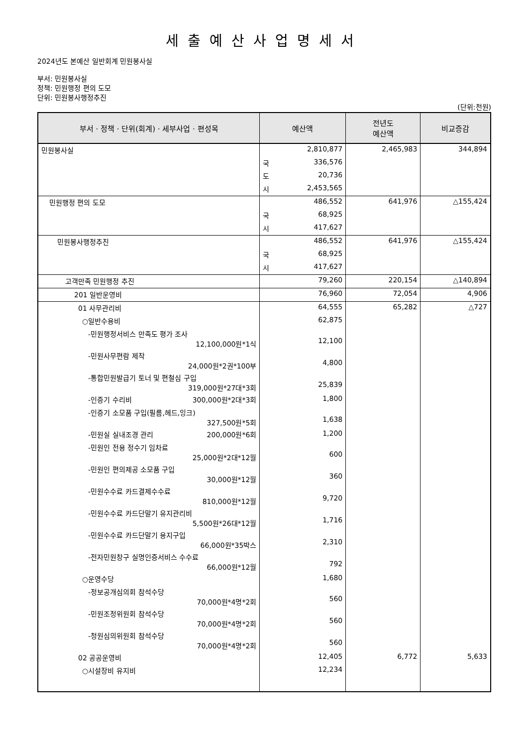세출예산사업명세서
2024년도 본예산 일반회계 민원봉사실
부서: 민원봉사실
정책: 민원행정 편의 도모
단위: 민원봉사행정추진
(단위:천원)
| 부서 · 정책 · 단위(회계) · 세부사업 · 편성목 | 예산액 | 전년도 예산액 | 비교증감 |
| --- | --- | --- | --- |
| 민원봉사실 | 2,810,877 | 2,465,983 | 344,894 |
| | 국 336,576 | | |
| | 도 20,736 | | |
| | 시 2,453,565 | | |
| 민원행정 편의 도모 | 486,552 | 641,976 | △155,424 |
| | 국 68,925 | | |
| | 시 417,627 | | |
| 민원봉사행정추진 | 486,552 | 641,976 | △155,424 |
| | 국 68,925 | | |
| | 시 417,627 | | |
| 고객만족 민원행정 추진 | 79,260 | 220,154 | △140,894 |
| 201 일반운영비 | 76,960 | 72,054 | 4,906 |
| 01 사무관리비 | 64,555 | 65,282 | △727 |
| ○일반수용비 | 62,875 | | |
| -민원행정서비스 만족도 평가 조사 12,100,000원*1식 | 12,100 | | |
| -민원사무편람 제작 24,000원*2권*100부 | 4,800 | | |
| -통합민원발급기 토너 및 편철심 구입 319,000원*27대*3회 | 25,839 | | |
| -인증기 수리비 300,000원*2대*3회 | 1,800 | | |
| -인증기 소모품 구입(필름,헤드,잉크) 327,500원*5회 | 1,638 | | |
| -민원실 실내조경 관리 200,000원*6회 | 1,200 | | |
| -민원인 전용 정수기 임차료 25,000원*2대*12월 | 600 | | |
| -민원인 편의제공 소모품 구입 30,000원*12월 | 360 | | |
| -민원수수료 카드결제수수료 810,000원*12월 | 9,720 | | |
| -민원수수료 카드단말기 유지관리비 5,500원*26대*12월 | 1,716 | | |
| -민원수수료 카드단말기 용지구입 66,000원*35박스 | 2,310 | | |
| -전자민원창구 실명인증서비스 수수료 66,000원*12월 | 792 | | |
| ○운영수당 | 1,680 | | |
| -정보공개심의회 참석수당 70,000원*4명*2회 | 560 | | |
| -민원조정위원회 참석수당 70,000원*4명*2회 | 560 | | |
| -청원심의위원회 참석수당 70,000원*4명*2회 | 560 | | |
| 02 공공운영비 | 12,405 | 6,772 | 5,633 |
| ○시설장비 유지비 | 12,234 | | |